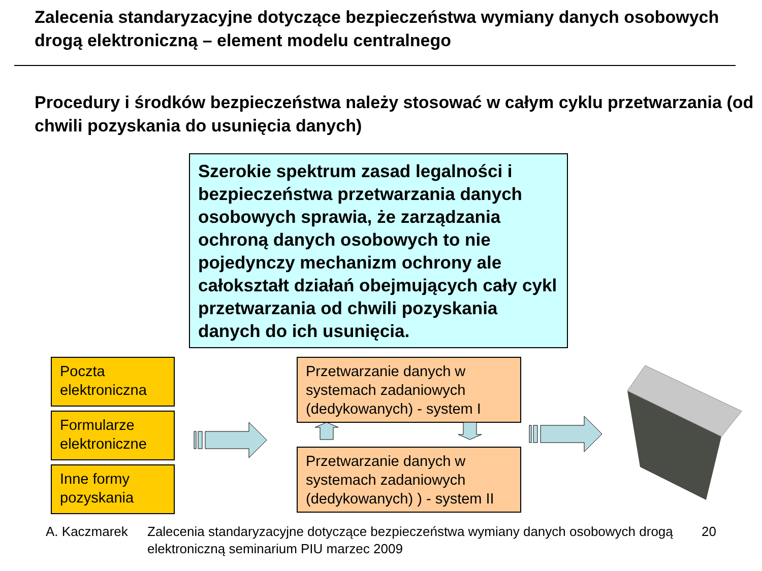Zalecenia standaryzacyjne dotyczące bezpieczeństwa wymiany danych osobowych drogą elektroniczną – element modelu centralnego
Procedury i środków bezpieczeństwa należy stosować w całym cyklu przetwarzania (od chwili pozyskania do usunięcia danych)
Szerokie spektrum zasad legalności i bezpieczeństwa przetwarzania danych osobowych sprawia, że zarządzania ochroną danych osobowych to nie pojedynczy mechanizm ochrony ale całokształt działań obejmujących cały cykl przetwarzania od chwili pozyskania danych do ich usunięcia.
Poczta elektroniczna
Formularze elektroniczne
Inne formy pozyskania
Przetwarzanie danych w systemach zadaniowych (dedykowanych) - system I
Przetwarzanie danych w systemach zadaniowych (dedykowanych) ) - system II
A. Kaczmarek Zalecenia standaryzacyjne dotyczące bezpieczeństwa wymiany danych osobowych drogą elektroniczną seminarium PIU marzec 2009
20